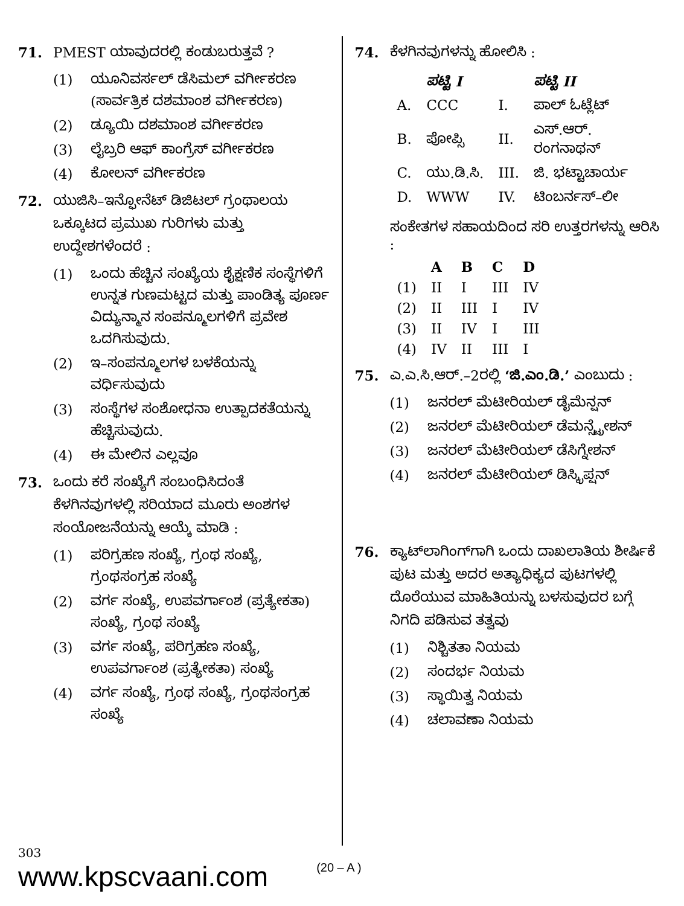71. PMEST ಯಾವುದರಲ್ಲಿ ಕಂಡುಬರುತ್ತವೆ ?
(1) ಯೂನಿವರ್ಸಲ್ ಡೆಸಿಮಲ್ ವರ್ಗೀಕರಣ (ಸಾರ್ವತ್ರಿಕ ದಶಮಾಂಶ ವರ್ಗೀಕರಣ)
(2) ಡ್ಯೂಯಿ ದಶಮಾಂಶ ವರ್ಗೀಕರಣ
(3) ಲೈಬ್ರರಿ ಆಫ್ ಕಾಂಗ್ರೆಸ್ ವರ್ಗೀಕರಣ
(4) ಕೋಲನ್ ವರ್ಗೀಕರಣ
72. ಯುಜಿಸಿ–ಇನ್ಫೋನೆಟ್ ಡಿಜಿಟಲ್ ಗ್ರಂಥಾಲಯ ಒಕ್ಕೂಟದ ಪ್ರಮುಖ ಗುರಿಗಳು ಮತ್ತು ಉದ್ದೇಶಗಳೆಂದರೆ :
(1) ಒಂದು ಹೆಚ್ಚಿನ ಸಂಖ್ಯೆಯ ಶೈಕ್ಷಣಿಕ ಸಂಸ್ಥೆಗಳಿಗೆ ಉನ್ನತ ಗುಣಮಟ್ಟದ ಮತ್ತು ಪಾಂಡಿತ್ಯ ಪೂರ್ಣ ವಿದ್ಯುನ್ಮಾನ ಸಂಪನ್ಮೂಲಗಳಿಗೆ ಪ್ರವೇಶ ಒದಗಿಸುವುದು.
(2) ಇ–ಸಂಪನ್ಮೂಲಗಳ ಬಳಕೆಯನ್ನು ವರ್ಧಿಸುವುದು
(3) ಸಂಸ್ಥೆಗಳ ಸಂಶೋಧನಾ ಉತ್ಪಾದಕತೆಯನ್ನು ಹೆಚ್ಚಿಸುವುದು.
(4) ಈ ಮೇಲಿನ ಎಲ್ಲವೂ
73. ಒಂದು ಕರೆ ಸಂಖ್ಯೆಗೆ ಸಂಬಂಧಿಸಿದಂತೆ ಕೆಳಗಿನವುಗಳಲ್ಲಿ ಸರಿಯಾದ ಮೂರು ಅಂಶಗಳ ಸಂಯೋಜನೆಯನ್ನು ಆಯ್ಕೆ ಮಾಡಿ :
(1) ಪರಿಗ್ರಹಣ ಸಂಖ್ಯೆ, ಗ್ರಂಥ ಸಂಖ್ಯೆ, ಗ್ರಂಥಸಂಗ್ರಹ ಸಂಖ್ಯೆ
(2) ವರ್ಗ ಸಂಖ್ಯೆ, ಉಪವರ್ಗಾಂಶ (ಪ್ರತ್ಯೇಕತಾ) ಸಂಖ್ಯೆ, ಗ್ರಂಥ ಸಂಖ್ಯೆ
(3) ವರ್ಗ ಸಂಖ್ಯೆ, ಪರಿಗ್ರಹಣ ಸಂಖ್ಯೆ, ಉಪವರ್ಗಾಂಶ (ಪ್ರತ್ಯೇಕತಾ) ಸಂಖ್ಯೆ
(4) ವರ್ಗ ಸಂಖ್ಯೆ, ಗ್ರಂಥ ಸಂಖ್ಯೆ, ಗ್ರಂಥಸಂಗ್ರಹ ಸಂಖ್ಯೆ
74. ಕೆಳಗಿನವುಗಳನ್ನು ಹೋಲಿಸಿ :
| | ಪಟ್ಟಿ I | | ಪಟ್ಟಿ II |
| --- | --- | --- | --- |
| A. | CCC | I. | ಪಾಲ್ ಓಟ್ಲೆಟ್ |
| B. | ಪೋಪ್ಸಿ | II. | ಎಸ್.ಆರ್. ರಂಗನಾಥನ್ |
| C. | ಯು.ಡಿ.ಸಿ. | III. | ಜಿ. ಭಟ್ಟಾಚಾರ್ಯ |
| D. | WWW | IV. | ಟಿಂಬರ್ನಸ್–ಲೀ |
ಸಂಕೇತಗಳ ಸಹಾಯದಿಂದ ಸರಿ ಉತ್ತರಗಳನ್ನು ಆರಿಸಿ :
| | A | B | C | D |
| --- | --- | --- | --- | --- |
| (1) | II | I | III | IV |
| (2) | II | III | I | IV |
| (3) | II | IV | I | III |
| (4) | IV | II | III | I |
75. ಎ.ಎ.ಸಿ.ಆರ್.–2ರಲ್ಲಿ ‘ಜಿ.ಎಂ.ಡಿ.’ ಎಂಬುದು :
(1) ಜನರಲ್ ಮೆಟೀರಿಯಲ್ ಡೈಮೆನ್ಷನ್
(2) ಜನರಲ್ ಮೆಟೀರಿಯಲ್ ಡೆಮನ್ಸ್ಟ್ರೇಶನ್
(3) ಜನರಲ್ ಮೆಟೀರಿಯಲ್ ಡೆಸಿಗ್ನೇಶನ್
(4) ಜನರಲ್ ಮೆಟೀರಿಯಲ್ ಡಿಸ್ಕ್ರಿಪ್ಷನ್
76. ಕ್ಯಾಟ್‌ಲಾಗಿಂಗ್‌ಗಾಗಿ ಒಂದು ದಾಖಲಾತಿಯ ಶೀರ್ಷಿಕೆ ಪುಟ ಮತ್ತು ಅದರ ಅತ್ಯಾಧಿಕ್ಯದ ಪುಟಗಳಲ್ಲಿ ದೊರೆಯುವ ಮಾಹಿತಿಯನ್ನು ಬಳಸುವುದರ ಬಗ್ಗೆ ನಿಗದಿ ಪಡಿಸುವ ತತ್ವವು
(1) ನಿಶ್ಚಿತತಾ ನಿಯಮ
(2) ಸಂದರ್ಭ ನಿಯಮ
(3) ಸ್ಥಾಯಿತ್ವ ನಿಯಮ
(4) ಚಲಾವಣಾ ನಿಯಮ
303
www.kpscvaani.com
(20 – A )